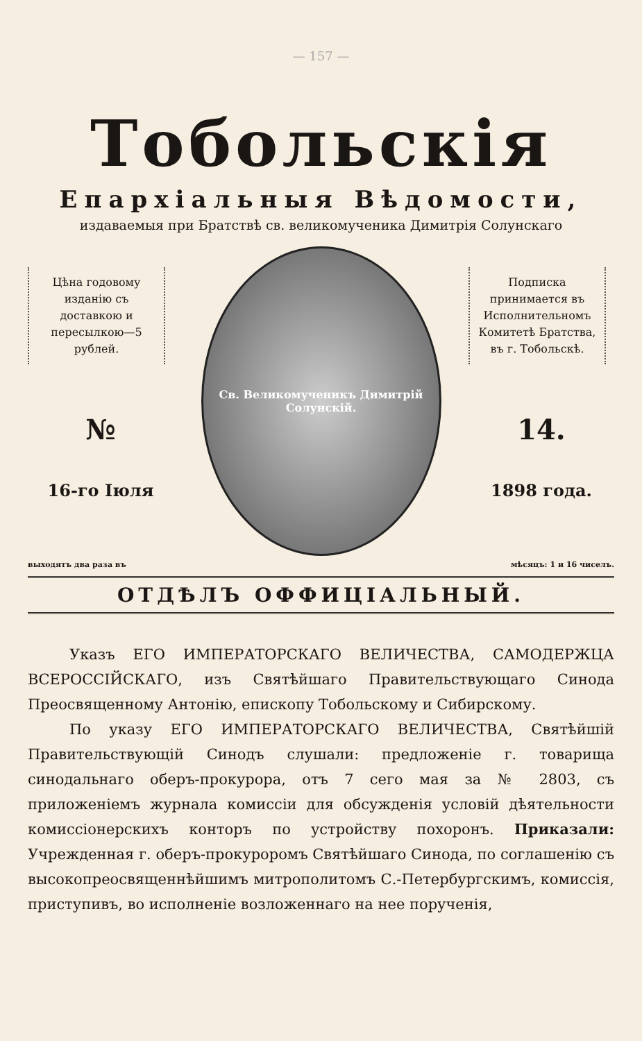— 157 —
Тобольскія
Епархіальныя Вѣдомости,
издаваемыя при Братствѣ св. великомученика Димитрія Солунскаго
Цѣна годовому изданію съ доставкою и пересылкою—5 рублей.
№
16-го Іюля
Св. Великомученикъ Димитрій Солунскій.
Подписка принимается въ Исполнительномъ Комитетѣ Братства, въ г. Тобольскѣ.
14.
1898 года.
выходятъ два раза въ мѣсяцъ: 1 и 16 чиселъ.
ОТДѢЛЪ ОФФИЦІАЛЬНЫЙ.
Указъ ЕГО ИМПЕРАТОРСКАГО ВЕЛИЧЕСТВА, САМОДЕРЖЦА ВСЕРОССІЙСКАГО, изъ Святѣйшаго Правительствующаго Синода Преосвященному Антонію, епископу Тобольскому и Сибирскому.
По указу ЕГО ИМПЕРАТОРСКАГО ВЕЛИЧЕСТВА, Святѣйшій Правительствующій Синодъ слушали: предложеніе г. товарища синодальнаго оберъ-прокурора, отъ 7 сего мая за № 2803, съ приложеніемъ журнала комиссіи для обсужденія условій дѣятельности комиссіонерскихъ конторъ по устройству похоронъ. Приказали: Учрежденная г. оберъ-прокуроромъ Святѣйшаго Синода, по соглашенію съ высокопреосвященнѣйшимъ митрополитомъ С.-Петербургскимъ, комиссія, приступивъ, во исполненіе возложеннаго на нее порученія,